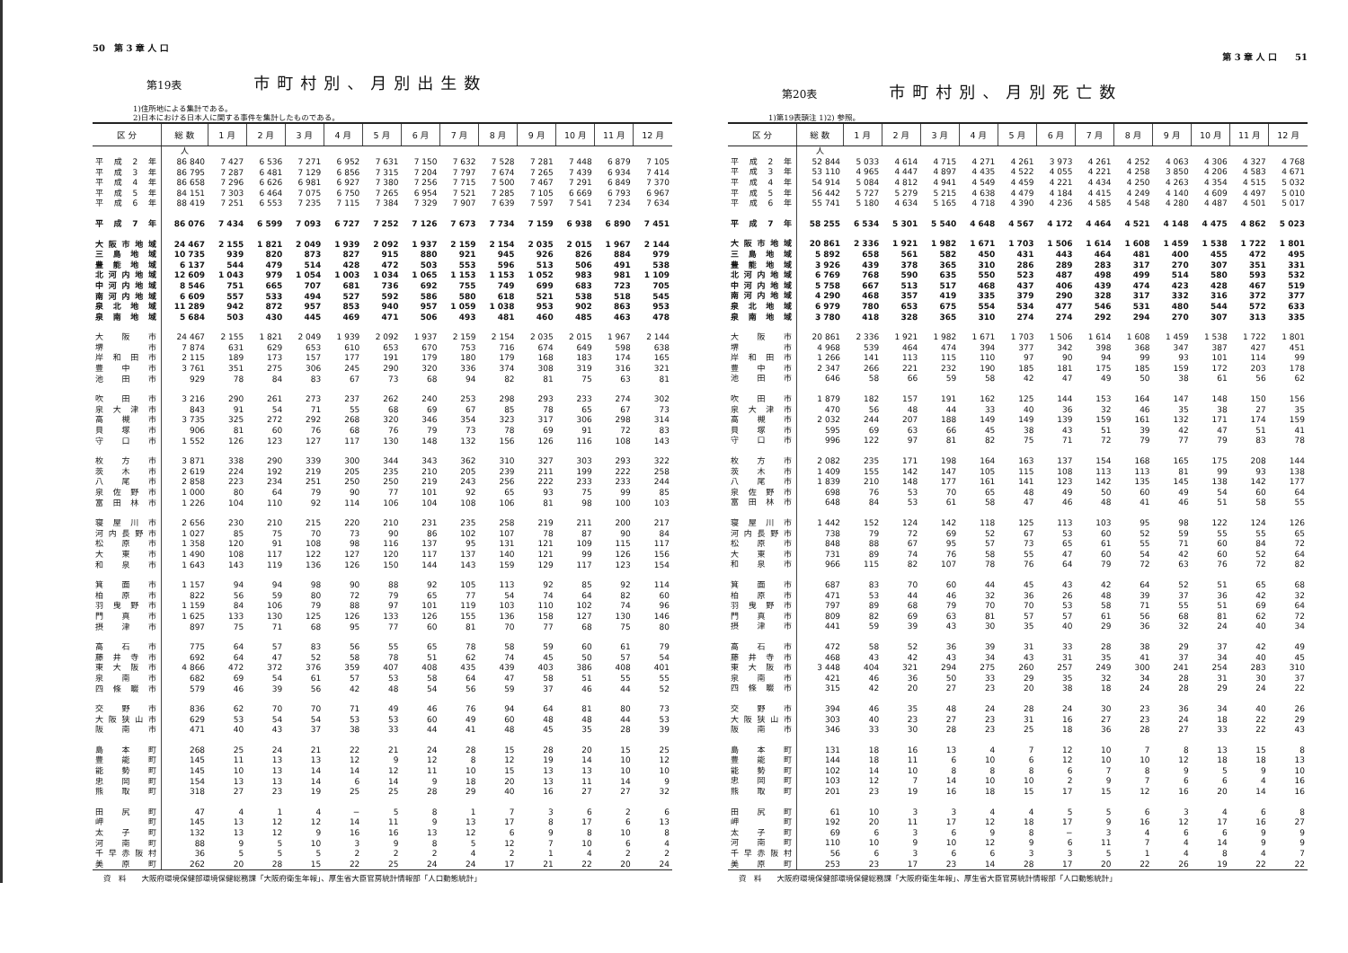50　第 3 章 人 口
第19表 市町村別、月別出生数
1)住所地による集計である。
2)日本における日本人に関する事件を集計したものである。
| 区 分 | 総 数 | 1 月 | 2 月 | 3 月 | 4 月 | 5 月 | 6 月 | 7 月 | 8 月 | 9 月 | 10 月 | 11 月 | 12 月 |
| --- | --- | --- | --- | --- | --- | --- | --- | --- | --- | --- | --- | --- | --- |
| | 人 | | | | | | | | | | | | |
| 平成2年 | 86 840 | 7 427 | 6 536 | 7 271 | 6 952 | 7 631 | 7 150 | 7 632 | 7 528 | 7 281 | 7 448 | 6 879 | 7 105 |
| 平成3年 | 86 795 | 7 287 | 6 481 | 7 129 | 6 856 | 7 315 | 7 204 | 7 797 | 7 674 | 7 265 | 7 439 | 6 934 | 7 414 |
| 平成4年 | 86 658 | 7 296 | 6 626 | 6 981 | 6 927 | 7 380 | 7 256 | 7 715 | 7 500 | 7 467 | 7 291 | 6 849 | 7 370 |
| 平成5年 | 84 151 | 7 303 | 6 464 | 7 075 | 6 750 | 7 265 | 6 954 | 7 521 | 7 285 | 7 105 | 6 669 | 6 793 | 6 967 |
| 平成6年 | 88 419 | 7 251 | 6 553 | 7 235 | 7 115 | 7 384 | 7 329 | 7 907 | 7 639 | 7 597 | 7 541 | 7 234 | 7 634 |
| 平成7年 | 86 076 | 7 434 | 6 599 | 7 093 | 6 727 | 7 252 | 7 126 | 7 673 | 7 734 | 7 159 | 6 938 | 6 890 | 7 451 |
| 大阪市地域 | 24 467 | 2 155 | 1 821 | 2 049 | 1 939 | 2 092 | 1 937 | 2 159 | 2 154 | 2 035 | 2 015 | 1 967 | 2 144 |
| 三島地域 | 10 735 | 939 | 820 | 873 | 827 | 915 | 880 | 921 | 945 | 926 | 826 | 884 | 979 |
| 豊能地域 | 6 137 | 544 | 479 | 514 | 428 | 472 | 503 | 553 | 596 | 513 | 506 | 491 | 538 |
| 北河内地域 | 12 609 | 1 043 | 979 | 1 054 | 1 003 | 1 034 | 1 065 | 1 153 | 1 153 | 1 052 | 983 | 981 | 1 109 |
| 中河内地域 | 8 546 | 751 | 665 | 707 | 681 | 736 | 692 | 755 | 749 | 699 | 683 | 723 | 705 |
| 南河内地域 | 6 609 | 557 | 533 | 494 | 527 | 592 | 586 | 580 | 618 | 521 | 538 | 518 | 545 |
| 泉北地域 | 11 289 | 942 | 872 | 957 | 853 | 940 | 957 | 1 059 | 1 038 | 953 | 902 | 863 | 953 |
| 泉南地域 | 5 684 | 503 | 430 | 445 | 469 | 471 | 506 | 493 | 481 | 460 | 485 | 463 | 478 |
| 大阪市 | 24 467 | 2 155 | 1 821 | 2 049 | 1 939 | 2 092 | 1 937 | 2 159 | 2 154 | 2 035 | 2 015 | 1 967 | 2 144 |
| 堺市 | 7 874 | 631 | 629 | 653 | 610 | 653 | 670 | 753 | 716 | 674 | 649 | 598 | 638 |
| 岸和田市 | 2 115 | 189 | 173 | 157 | 177 | 191 | 179 | 180 | 179 | 168 | 183 | 174 | 165 |
| 豊中市 | 3 761 | 351 | 275 | 306 | 245 | 290 | 320 | 336 | 374 | 308 | 319 | 316 | 321 |
| 池田市 | 929 | 78 | 84 | 83 | 67 | 73 | 68 | 94 | 82 | 81 | 75 | 63 | 81 |
| 吹田市 | 3 216 | 290 | 261 | 273 | 237 | 262 | 240 | 253 | 298 | 293 | 233 | 274 | 302 |
| 泉大津市 | 843 | 91 | 54 | 71 | 55 | 68 | 69 | 67 | 85 | 78 | 65 | 67 | 73 |
| 高槻市 | 3 735 | 325 | 272 | 292 | 268 | 320 | 346 | 354 | 323 | 317 | 306 | 298 | 314 |
| 貝塚市 | 906 | 81 | 60 | 76 | 68 | 76 | 79 | 73 | 78 | 69 | 91 | 72 | 83 |
| 守口市 | 1 552 | 126 | 123 | 127 | 117 | 130 | 148 | 132 | 156 | 126 | 116 | 108 | 143 |
| 枚方市 | 3 871 | 338 | 290 | 339 | 300 | 344 | 343 | 362 | 310 | 327 | 303 | 293 | 322 |
| 茨木市 | 2 619 | 224 | 192 | 219 | 205 | 235 | 210 | 205 | 239 | 211 | 199 | 222 | 258 |
| 八尾市 | 2 858 | 223 | 234 | 251 | 250 | 250 | 219 | 243 | 256 | 222 | 233 | 233 | 244 |
| 泉佐野市 | 1 000 | 80 | 64 | 79 | 90 | 77 | 101 | 92 | 65 | 93 | 75 | 99 | 85 |
| 富田林市 | 1 226 | 104 | 110 | 92 | 114 | 106 | 104 | 108 | 106 | 81 | 98 | 100 | 103 |
| 寝屋川市 | 2 656 | 230 | 210 | 215 | 220 | 210 | 231 | 235 | 258 | 219 | 211 | 200 | 217 |
| 河内長野市 | 1 027 | 85 | 75 | 70 | 73 | 90 | 86 | 102 | 107 | 78 | 87 | 90 | 84 |
| 松原市 | 1 358 | 120 | 91 | 108 | 98 | 116 | 137 | 95 | 131 | 121 | 109 | 115 | 117 |
| 大東市 | 1 490 | 108 | 117 | 122 | 127 | 120 | 117 | 137 | 140 | 121 | 99 | 126 | 156 |
| 和泉市 | 1 643 | 143 | 119 | 136 | 126 | 150 | 144 | 143 | 159 | 129 | 117 | 123 | 154 |
| 箕面市 | 1 157 | 94 | 94 | 98 | 90 | 88 | 92 | 105 | 113 | 92 | 85 | 92 | 114 |
| 柏原市 | 822 | 56 | 59 | 80 | 72 | 79 | 65 | 77 | 54 | 74 | 64 | 82 | 60 |
| 羽曳野市 | 1 159 | 84 | 106 | 79 | 88 | 97 | 101 | 119 | 103 | 110 | 102 | 74 | 96 |
| 門真市 | 1 625 | 133 | 130 | 125 | 126 | 133 | 126 | 155 | 136 | 158 | 127 | 130 | 146 |
| 摂津市 | 897 | 75 | 71 | 68 | 95 | 77 | 60 | 81 | 70 | 77 | 68 | 75 | 80 |
| 高石市 | 775 | 64 | 57 | 83 | 56 | 55 | 65 | 78 | 58 | 59 | 60 | 61 | 79 |
| 藤井寺市 | 692 | 64 | 47 | 52 | 58 | 78 | 51 | 62 | 74 | 45 | 50 | 57 | 54 |
| 東大阪市 | 4 866 | 472 | 372 | 376 | 359 | 407 | 408 | 435 | 439 | 403 | 386 | 408 | 401 |
| 泉南市 | 682 | 69 | 54 | 61 | 57 | 53 | 58 | 64 | 47 | 58 | 51 | 55 | 55 |
| 四條畷市 | 579 | 46 | 39 | 56 | 42 | 48 | 54 | 56 | 59 | 37 | 46 | 44 | 52 |
| 交野市 | 836 | 62 | 70 | 70 | 71 | 49 | 46 | 76 | 94 | 64 | 81 | 80 | 73 |
| 大阪狭山市 | 629 | 53 | 54 | 54 | 53 | 53 | 60 | 49 | 60 | 48 | 48 | 44 | 53 |
| 阪南市 | 471 | 40 | 43 | 37 | 38 | 33 | 44 | 41 | 48 | 45 | 35 | 28 | 39 |
| 島本町 | 268 | 25 | 24 | 21 | 22 | 21 | 24 | 28 | 15 | 28 | 20 | 15 | 25 |
| 豊能町 | 145 | 11 | 13 | 13 | 12 | 9 | 12 | 8 | 12 | 19 | 14 | 10 | 12 |
| 能勢町 | 145 | 10 | 13 | 14 | 14 | 12 | 11 | 10 | 15 | 13 | 13 | 10 | 10 |
| 忠岡町 | 154 | 13 | 13 | 14 | 6 | 14 | 9 | 18 | 20 | 13 | 11 | 14 | 9 |
| 熊取町 | 318 | 27 | 23 | 19 | 25 | 25 | 28 | 29 | 40 | 16 | 27 | 27 | 32 |
| 田尻町 | 47 | 4 | 1 | 4 | − | 5 | 8 | 1 | 7 | 3 | 6 | 2 | 6 |
| 岬町 | 145 | 13 | 12 | 12 | 14 | 11 | 9 | 13 | 17 | 8 | 17 | 6 | 13 |
| 太子町 | 132 | 13 | 12 | 9 | 16 | 16 | 13 | 12 | 6 | 9 | 8 | 10 | 8 |
| 河南町 | 88 | 9 | 5 | 10 | 3 | 9 | 8 | 5 | 12 | 7 | 10 | 6 | 4 |
| 千早赤阪村 | 36 | 5 | 5 | 5 | 2 | 2 | 2 | 4 | 2 | 1 | 4 | 2 | 2 |
| 美原町 | 262 | 20 | 28 | 15 | 22 | 25 | 24 | 24 | 17 | 21 | 22 | 20 | 24 |
資　料　　大阪府環境保健部環境保健総務課「大阪府衛生年報」、厚生省大臣官房統計情報部「人口動態統計」
第 3 章 人 口　　51
第20表 市町村別、月別死亡数
1)第19表頭注 1)2) 参照。
| 区 分 | 総 数 | 1 月 | 2 月 | 3 月 | 4 月 | 5 月 | 6 月 | 7 月 | 8 月 | 9 月 | 10 月 | 11 月 | 12 月 |
| --- | --- | --- | --- | --- | --- | --- | --- | --- | --- | --- | --- | --- | --- |
| | 人 | | | | | | | | | | | | |
| 平成2年 | 52 844 | 5 033 | 4 614 | 4 715 | 4 271 | 4 261 | 3 973 | 4 261 | 4 252 | 4 063 | 4 306 | 4 327 | 4 768 |
| 平成3年 | 53 110 | 4 965 | 4 447 | 4 897 | 4 435 | 4 522 | 4 055 | 4 221 | 4 258 | 3 850 | 4 206 | 4 583 | 4 671 |
| 平成4年 | 54 914 | 5 084 | 4 812 | 4 941 | 4 549 | 4 459 | 4 221 | 4 434 | 4 250 | 4 263 | 4 354 | 4 515 | 5 032 |
| 平成5年 | 56 442 | 5 727 | 5 279 | 5 215 | 4 638 | 4 479 | 4 184 | 4 415 | 4 249 | 4 140 | 4 609 | 4 497 | 5 010 |
| 平成6年 | 55 741 | 5 180 | 4 634 | 5 165 | 4 718 | 4 390 | 4 236 | 4 585 | 4 548 | 4 280 | 4 487 | 4 501 | 5 017 |
| 平成7年 | 58 255 | 6 534 | 5 301 | 5 540 | 4 648 | 4 567 | 4 172 | 4 464 | 4 521 | 4 148 | 4 475 | 4 862 | 5 023 |
| 大阪市地域 | 20 861 | 2 336 | 1 921 | 1 982 | 1 671 | 1 703 | 1 506 | 1 614 | 1 608 | 1 459 | 1 538 | 1 722 | 1 801 |
| 三島地域 | 5 892 | 658 | 561 | 582 | 450 | 431 | 443 | 464 | 481 | 400 | 455 | 472 | 495 |
| 豊能地域 | 3 926 | 439 | 378 | 365 | 310 | 286 | 289 | 283 | 317 | 270 | 307 | 351 | 331 |
| 北河内地域 | 6 769 | 768 | 590 | 635 | 550 | 523 | 487 | 498 | 499 | 514 | 580 | 593 | 532 |
| 中河内地域 | 5 758 | 667 | 513 | 517 | 468 | 437 | 406 | 439 | 474 | 423 | 428 | 467 | 519 |
| 南河内地域 | 4 290 | 468 | 357 | 419 | 335 | 379 | 290 | 328 | 317 | 332 | 316 | 372 | 377 |
| 泉北地域 | 6 979 | 780 | 653 | 675 | 554 | 534 | 477 | 546 | 531 | 480 | 544 | 572 | 633 |
| 泉南地域 | 3 780 | 418 | 328 | 365 | 310 | 274 | 274 | 292 | 294 | 270 | 307 | 313 | 335 |
| 大阪市 | 20 861 | 2 336 | 1 921 | 1 982 | 1 671 | 1 703 | 1 506 | 1 614 | 1 608 | 1 459 | 1 538 | 1 722 | 1 801 |
| 堺市 | 4 968 | 539 | 464 | 474 | 394 | 377 | 342 | 398 | 368 | 347 | 387 | 427 | 451 |
| 岸和田市 | 1 266 | 141 | 113 | 115 | 110 | 97 | 90 | 94 | 99 | 93 | 101 | 114 | 99 |
| 豊中市 | 2 347 | 266 | 221 | 232 | 190 | 185 | 181 | 175 | 185 | 159 | 172 | 203 | 178 |
| 池田市 | 646 | 58 | 66 | 59 | 58 | 42 | 47 | 49 | 50 | 38 | 61 | 56 | 62 |
| 吹田市 | 1 879 | 182 | 157 | 191 | 162 | 125 | 144 | 153 | 164 | 147 | 148 | 150 | 156 |
| 泉大津市 | 470 | 56 | 48 | 44 | 33 | 40 | 36 | 32 | 46 | 35 | 38 | 27 | 35 |
| 高槻市 | 2 032 | 244 | 207 | 188 | 149 | 149 | 139 | 159 | 161 | 132 | 171 | 174 | 159 |
| 貝塚市 | 595 | 69 | 63 | 66 | 45 | 38 | 43 | 51 | 39 | 42 | 47 | 51 | 41 |
| 守口市 | 996 | 122 | 97 | 81 | 82 | 75 | 71 | 72 | 79 | 77 | 79 | 83 | 78 |
| 枚方市 | 2 082 | 235 | 171 | 198 | 164 | 163 | 137 | 154 | 168 | 165 | 175 | 208 | 144 |
| 茨木市 | 1 409 | 155 | 142 | 147 | 105 | 115 | 108 | 113 | 113 | 81 | 99 | 93 | 138 |
| 八尾市 | 1 839 | 210 | 148 | 177 | 161 | 141 | 123 | 142 | 135 | 145 | 138 | 142 | 177 |
| 泉佐野市 | 698 | 76 | 53 | 70 | 65 | 48 | 49 | 50 | 60 | 49 | 54 | 60 | 64 |
| 富田林市 | 648 | 84 | 53 | 61 | 58 | 47 | 46 | 48 | 41 | 46 | 51 | 58 | 55 |
| 寝屋川市 | 1 442 | 152 | 124 | 142 | 118 | 125 | 113 | 103 | 95 | 98 | 122 | 124 | 126 |
| 河内長野市 | 738 | 79 | 72 | 69 | 52 | 67 | 53 | 60 | 52 | 59 | 55 | 55 | 65 |
| 松原市 | 848 | 88 | 67 | 95 | 57 | 73 | 65 | 61 | 55 | 71 | 60 | 84 | 72 |
| 大東市 | 731 | 89 | 74 | 76 | 58 | 55 | 47 | 60 | 54 | 42 | 60 | 52 | 64 |
| 和泉市 | 966 | 115 | 82 | 107 | 78 | 76 | 64 | 79 | 72 | 63 | 76 | 72 | 82 |
| 箕面市 | 687 | 83 | 70 | 60 | 44 | 45 | 43 | 42 | 64 | 52 | 51 | 65 | 68 |
| 柏原市 | 471 | 53 | 44 | 46 | 32 | 36 | 26 | 48 | 39 | 37 | 36 | 42 | 32 |
| 羽曳野市 | 797 | 89 | 68 | 79 | 70 | 70 | 53 | 58 | 71 | 55 | 51 | 69 | 64 |
| 門真市 | 809 | 82 | 69 | 63 | 81 | 57 | 57 | 61 | 56 | 68 | 81 | 62 | 72 |
| 摂津市 | 441 | 59 | 39 | 43 | 30 | 35 | 40 | 29 | 36 | 32 | 24 | 40 | 34 |
| 高石市 | 472 | 58 | 52 | 36 | 39 | 31 | 33 | 28 | 38 | 29 | 37 | 42 | 49 |
| 藤井寺市 | 468 | 43 | 42 | 43 | 34 | 43 | 31 | 35 | 41 | 37 | 34 | 40 | 45 |
| 東大阪市 | 3 448 | 404 | 321 | 294 | 275 | 260 | 257 | 249 | 300 | 241 | 254 | 283 | 310 |
| 泉南市 | 421 | 46 | 36 | 50 | 33 | 29 | 35 | 32 | 34 | 28 | 31 | 30 | 37 |
| 四條畷市 | 315 | 42 | 20 | 27 | 23 | 20 | 38 | 18 | 24 | 28 | 29 | 24 | 22 |
| 交野市 | 394 | 46 | 35 | 48 | 24 | 28 | 24 | 30 | 23 | 36 | 34 | 40 | 26 |
| 大阪狭山市 | 303 | 40 | 23 | 27 | 23 | 31 | 16 | 27 | 23 | 24 | 18 | 22 | 29 |
| 阪南市 | 346 | 33 | 30 | 28 | 23 | 25 | 18 | 36 | 28 | 27 | 33 | 22 | 43 |
| 島本町 | 131 | 18 | 16 | 13 | 4 | 7 | 12 | 10 | 7 | 8 | 13 | 15 | 8 |
| 豊能町 | 144 | 18 | 11 | 6 | 10 | 6 | 12 | 10 | 10 | 12 | 18 | 18 | 13 |
| 能勢町 | 102 | 14 | 10 | 8 | 8 | 8 | 6 | 7 | 8 | 9 | 5 | 9 | 10 |
| 忠岡町 | 103 | 12 | 7 | 14 | 10 | 10 | 2 | 9 | 7 | 6 | 6 | 4 | 16 |
| 熊取町 | 201 | 23 | 19 | 16 | 18 | 15 | 17 | 15 | 12 | 16 | 20 | 14 | 16 |
| 田尻町 | 61 | 10 | 3 | 3 | 4 | 4 | 5 | 5 | 6 | 3 | 4 | 6 | 8 |
| 岬町 | 192 | 20 | 11 | 17 | 12 | 18 | 17 | 9 | 16 | 12 | 17 | 16 | 27 |
| 太子町 | 69 | 6 | 3 | 6 | 9 | 8 | − | 3 | 4 | 6 | 6 | 9 | 9 |
| 河南町 | 110 | 10 | 9 | 10 | 12 | 9 | 6 | 11 | 7 | 4 | 14 | 9 | 9 |
| 千早赤阪村 | 56 | 6 | 3 | 6 | 6 | 3 | 3 | 5 | 1 | 4 | 8 | 4 | 7 |
| 美原町 | 253 | 23 | 17 | 23 | 14 | 28 | 17 | 20 | 22 | 26 | 19 | 22 | 22 |
資　料　　大阪府環境保健部環境保健総務課「大阪府衛生年報」、厚生省大臣官房統計情報部「人口動態統計」